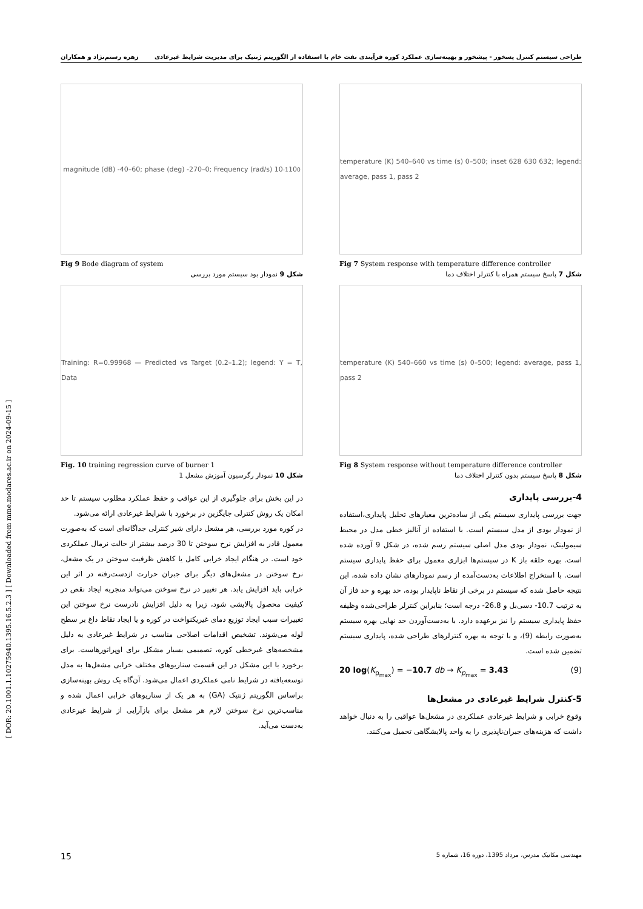[ DOR: 20.1001.1.10275940.1395.16.5.2.3 ] [ Downloaded from mme.modares.ac.ir on 2024-09-15 ]
طراحی سیستم کنترل پسخور - پیشخور و بهینه‌سازی عملکرد کوره فرآیندی نفت خام با استفاده از الگوریتم ژنتیک برای مدیریت شرایط غیرعادی زهره رستم‌نژاد و همکاران
temperature (K) 540–640 vs time (s) 0–500; inset 628 630 632; legend: average, pass 1, pass 2
Fig 7 System response with temperature difference controller
شکل 7 پاسخ سیستم همراه با کنترلر اختلاف دما
temperature (K) 540–660 vs time (s) 0–500; legend: average, pass 1, pass 2
Fig 8 System response without temperature difference controller
شکل 8 پاسخ سیستم بدون کنترلر اختلاف دما
4-بررسی پایداری
جهت بررسی پایداری سیستم یکی از ساده‌ترین معیارهای تحلیل پایداری،استفاده از نمودار بودی از مدل سیستم است. با استفاده از آنالیز خطی مدل در محیط سیمولینک، نمودار بودی مدل اصلی سیستم رسم شده، در شکل 9 آورده شده است. بهره حلقه باز K در سیستم‌ها ابزاری معمول برای حفظ پایداری سیستم است. با استخراج اطلاعات به‌دست‌آمده از رسم نمودارهای نشان داده شده، این نتیجه حاصل شده که سیستم در برخی از نقاط ناپایدار بوده، حد بهره و حد فاز آن به ترتیب 10.7- دسی‌بل و 26.8- درجه است؛ بنابراین کنترلر طراحی‌شده وظیفه حفظ پایداری سیستم را نیز برعهده دارد. با به‌دست‌آوردن حد نهایی بهره سیستم به‌صورت رابطه (9)، و با توجه به بهره کنترلرهای طراحی شده، پایداری سیستم تضمین شده است.
20 log(K<sub>p<sub>max</sub></sub>) = −10.7 db → K<sub>p<sub>max</sub></sub> = 3.43 (9)
5-کنترل شرایط غیرعادی در مشعل‌ها
وقوع خرابی و شرایط غیرعادی عملکردی در مشعل‌ها عواقبی را به دنبال خواهد داشت که هزینه‌های جبران‌ناپذیری را به واحد پالایشگاهی تحمیل می‌کنند.
magnitude (dB) -40–60; phase (deg) -270–0; Frequency (rad/s) 10<sup>-1</sup> 10<sup>0</sup>
Fig 9 Bode diagram of system
شکل 9 نمودار بود سیستم مورد بررسی
Training: R=0.99968 — Predicted vs Target (0.2–1.2); legend: Y = T, Data
Fig. 10 training regression curve of burner 1
شکل 10 نمودار رگرسیون آموزش مشعل 1
در این بخش برای جلوگیری از این عواقب و حفظ عملکرد مطلوب سیستم تا حد امکان یک روش کنترلی جایگزین در برخورد با شرایط غیرعادی ارائه می‌شود.
در کوره مورد بررسی، هر مشعل دارای شیر کنترلی جداگانه‌ای است که به‌صورت معمول قادر به افزایش نرخ سوختن تا 30 درصد بیشتر از حالت نرمال عملکردی خود است. در هنگام ایجاد خرابی کامل یا کاهش ظرفیت سوختن در یک مشعل، نرخ سوختن در مشعل‌های دیگر برای جبران حرارت ازدست‌رفته در اثر این خرابی باید افزایش یابد. هر تغییر در نرخ سوختن می‌تواند منجربه ایجاد نقص در کیفیت محصول پالایشی شود، زیرا به دلیل افزایش نادرست نرخ سوختن این تغییرات سبب ایجاد توزیع دمای غیریکنواخت در کوره و یا ایجاد نقاط داغ بر سطح لوله می‌شوند. تشخیص اقدامات اصلاحی مناسب در شرایط غیرعادی به دلیل مشخصه‌های غیرخطی کوره، تصمیمی بسیار مشکل برای اوپراتورهاست. برای برخورد با این مشکل در این قسمت سناریوهای مختلف خرابی مشعل‌ها به مدل توسعه‌یافته در شرایط نامی عملکردی اعمال می‌شود. آن‌گاه یک روش بهینه‌سازی براساس الگوریتم ژنتیک (GA) به هر یک از سناریوهای خرابی اعمال شده و مناسب‌ترین نرخ سوختن لازم هر مشعل برای بازآرایی از شرایط غیرعادی به‌دست می‌آید.
مهندسی مکانیک مدرس، مرداد 1395، دوره 16، شماره 5 15